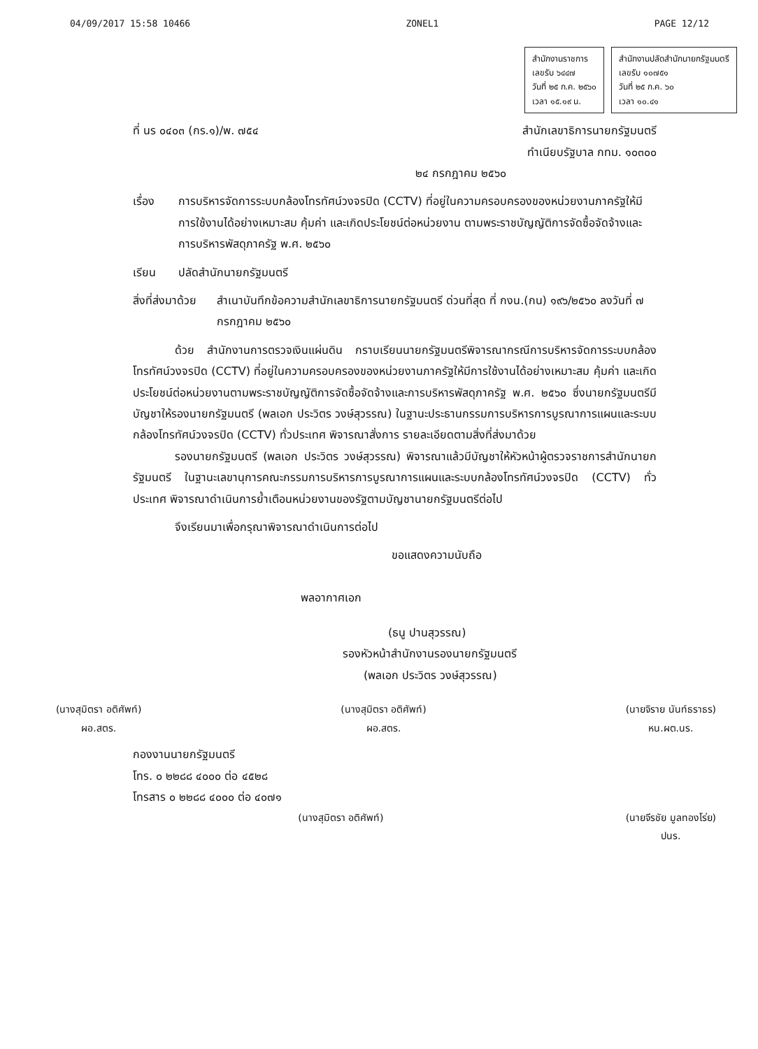04/09/2017 15:58 10466 ZONEL1 PAGE 12/12
สำนักงานราชการ
เลขรับ ๖๔๔๗
วันที่ ๒๕ ก.ค. ๒๕๖๐
เวลา ๑๕.๑๙ น.
สำนักงานปลัดสำนักนายกรัฐมนตรี
เลขรับ ๑๐๗๕๑
วันที่ ๒๕ ก.ค. ๖๐
เวลา ๑๐.๔๑
ที่ นร ๐๔๐๓ (กร.๑)/พ. ๗๕๔ สำนักเลขาธิการนายกรัฐมนตรี
ทำเนียบรัฐบาล กทม. ๑๐๓๐๐
๒๔ กรกฎาคม ๒๕๖๐
เรื่อง การบริหารจัดการระบบกล้องโทรทัศน์วงจรปิด (CCTV) ที่อยู่ในความครอบครองของหน่วยงานภาครัฐให้มีการใช้งานได้อย่างเหมาะสม คุ้มค่า และเกิดประโยชน์ต่อหน่วยงาน ตามพระราชบัญญัติการจัดซื้อจัดจ้างและการบริหารพัสดุภาครัฐ พ.ศ. ๒๕๖๐
เรียน ปลัดสำนักนายกรัฐมนตรี
สิ่งที่ส่งมาด้วย สำเนาบันทึกข้อความสำนักเลขาธิการนายกรัฐมนตรี ด่วนที่สุด ที่ กงน.(กน) ๑๙๖/๒๕๖๐ ลงวันที่ ๗ กรกฎาคม ๒๕๖๐
ด้วย สำนักงานการตรวจเงินแผ่นดิน กราบเรียนนายกรัฐมนตรีพิจารณากรณีการบริหารจัดการระบบกล้องโทรทัศน์วงจรปิด (CCTV) ที่อยู่ในความครอบครองของหน่วยงานภาครัฐให้มีการใช้งานได้อย่างเหมาะสม คุ้มค่า และเกิดประโยชน์ต่อหน่วยงานตามพระราชบัญญัติการจัดซื้อจัดจ้างและการบริหารพัสดุภาครัฐ พ.ศ. ๒๕๖๐ ซึ่งนายกรัฐมนตรีมีบัญชาให้รองนายกรัฐมนตรี (พลเอก ประวิตร วงษ์สุวรรณ) ในฐานะประธานกรรมการบริหารการบูรณาการแผนและระบบกล้องโทรทัศน์วงจรปิด (CCTV) ทั่วประเทศ พิจารณาสั่งการ รายละเอียดตามสิ่งที่ส่งมาด้วย
รองนายกรัฐมนตรี (พลเอก ประวิตร วงษ์สุวรรณ) พิจารณาแล้วมีบัญชาให้หัวหน้าผู้ตรวจราชการสำนักนายกรัฐมนตรี ในฐานะเลขานุการคณะกรรมการบริหารการบูรณาการแผนและระบบกล้องโทรทัศน์วงจรปิด (CCTV) ทั่วประเทศ พิจารณาดำเนินการย้ำเตือนหน่วยงานของรัฐตามบัญชานายกรัฐมนตรีต่อไป
จึงเรียนมาเพื่อกรุณาพิจารณาดำเนินการต่อไป
ขอแสดงความนับถือ
พลอากาศเอก
(ธนู ปานสุวรรณ)
รองหัวหน้าสำนักงานรองนายกรัฐมนตรี
(พลเอก ประวิตร วงษ์สุวรรณ)
(นางสุมิตรา อติศัพท์)
ผอ.สตร.
(นางสุมิตรา อติศัพท์)
ผอ.สตร.
(นายจิราย นันท์ธราธร)
หน.ผต.นร.
กองงานนายกรัฐมนตรี
โทร. ๐ ๒๒๘๘ ๔๐๐๐ ต่อ ๔๕๒๘
โทรสาร ๐ ๒๒๘๘ ๔๐๐๐ ต่อ ๔๐๗๑
(นางสุมิตรา อติศัพท์) (นายจีรชัย มูลทองโร่ย)
ปนร.